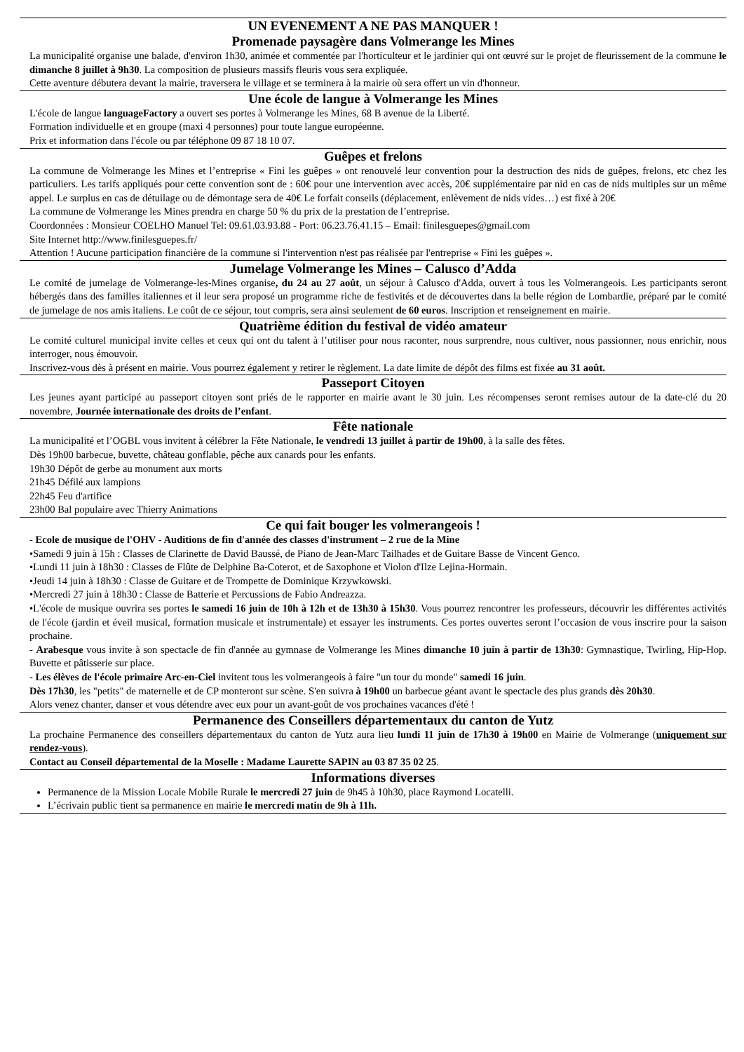UN EVENEMENT A NE PAS MANQUER !
Promenade paysagère dans Volmerange les Mines
La municipalité organise une balade, d'environ 1h30, animée et commentée par l'horticulteur et le jardinier qui ont œuvré sur le projet de fleurissement de la commune le dimanche 8 juillet à 9h30. La composition de plusieurs massifs fleuris vous sera expliquée.
Cette aventure débutera devant la mairie, traversera le village et se terminera à la mairie où sera offert un vin d'honneur.
Une école de langue à Volmerange les Mines
L'école de langue languageFactory a ouvert ses portes à Volmerange les Mines, 68 B avenue de la Liberté.
Formation individuelle et en groupe (maxi 4 personnes) pour toute langue européenne.
Prix et information dans l'école ou par téléphone 09 87 18 10 07.
Guêpes et frelons
La commune de Volmerange les Mines et l’entreprise « Fini les guêpes » ont renouvelé leur convention pour la destruction des nids de guêpes, frelons, etc chez les particuliers. Les tarifs appliqués pour cette convention sont de : 60€ pour une intervention avec accès, 20€ supplémentaire par nid en cas de nids multiples sur un même appel. Le surplus en cas de détuilage ou de démontage sera de 40€ Le forfait conseils (déplacement, enlèvement de nids vides…) est fixé à 20€
La commune de Volmerange les Mines prendra en charge 50 % du prix de la prestation de l’entreprise.
Coordonnées : Monsieur COELHO Manuel Tel: 09.61.03.93.88 - Port: 06.23.76.41.15 – Email: finilesguepes@gmail.com
Site Internet http://www.finilesguepes.fr/
Attention ! Aucune participation financière de la commune si l'intervention n'est pas réalisée par l'entreprise « Fini les guêpes ».
Jumelage Volmerange les Mines – Calusco d’Adda
Le comité de jumelage de Volmerange-les-Mines organise, du 24 au 27 août, un séjour à Calusco d'Adda, ouvert à tous les Volmerangeois. Les participants seront hébergés dans des familles italiennes et il leur sera proposé un programme riche de festivités et de découvertes dans la belle région de Lombardie, préparé par le comité de jumelage de nos amis italiens. Le coût de ce séjour, tout compris, sera ainsi seulement de 60 euros. Inscription et renseignement en mairie.
Quatrième édition du festival de vidéo amateur
Le comité culturel municipal invite celles et ceux qui ont du talent à l’utiliser pour nous raconter, nous surprendre, nous cultiver, nous passionner, nous enrichir, nous interroger, nous émouvoir.
Inscrivez-vous dès à présent en mairie. Vous pourrez également y retirer le règlement. La date limite de dépôt des films est fixée au 31 août.
Passeport Citoyen
Les jeunes ayant participé au passeport citoyen sont priés de le rapporter en mairie avant le 30 juin. Les récompenses seront remises autour de la date-clé du 20 novembre, Journée internationale des droits de l’enfant.
Fête nationale
La municipalité et l’OGBL vous invitent à célébrer la Fête Nationale, le vendredi 13 juillet à partir de 19h00, à la salle des fêtes.
Dès 19h00 barbecue, buvette, château gonflable, pêche aux canards pour les enfants.
19h30 Dépôt de gerbe au monument aux morts
21h45 Défilé aux lampions
22h45 Feu d'artifice
23h00 Bal populaire avec Thierry Animations
Ce qui fait bouger les volmerangeois !
- Ecole de musique de l'OHV - Auditions de fin d'année des classes d'instrument – 2 rue de la Mine
•Samedi 9 juin à 15h : Classes de Clarinette de David Baussé, de Piano de Jean-Marc Tailhades et de Guitare Basse de Vincent Genco.
•Lundi 11 juin à 18h30 : Classes de Flûte de Delphine Ba-Coterot, et de Saxophone et Violon d'Ilze Lejina-Hormain.
•Jeudi 14 juin à 18h30 : Classe de Guitare et de Trompette de Dominique Krzywkowski.
•Mercredi 27 juin à 18h30 : Classe de Batterie et Percussions de Fabio Andreazza.
•L'école de musique ouvrira ses portes le samedi 16 juin de 10h à 12h et de 13h30 à 15h30. Vous pourrez rencontrer les professeurs, découvrir les différentes activités de l'école (jardin et éveil musical, formation musicale et instrumentale) et essayer les instruments. Ces portes ouvertes seront l’occasion de vous inscrire pour la saison prochaine.
- Arabesque vous invite à son spectacle de fin d'année au gymnase de Volmerange les Mines dimanche 10 juin à partir de 13h30: Gymnastique, Twirling, Hip-Hop. Buvette et pâtisserie sur place.
- Les élèves de l'école primaire Arc-en-Ciel invitent tous les volmerangeois à faire "un tour du monde" samedi 16 juin.
Dès 17h30, les "petits" de maternelle et de CP monteront sur scène. S'en suivra à 19h00 un barbecue géant avant le spectacle des plus grands dès 20h30.
Alors venez chanter, danser et vous détendre avec eux pour un avant-goût de vos prochaines vacances d'été !
Permanence des Conseillers départementaux du canton de Yutz
La prochaine Permanence des conseillers départementaux du canton de Yutz aura lieu lundi 11 juin de 17h30 à 19h00 en Mairie de Volmerange (uniquement sur rendez-vous).
Contact au Conseil départemental de la Moselle : Madame Laurette SAPIN au 03 87 35 02 25.
Informations diverses
Permanence de la Mission Locale Mobile Rurale le mercredi 27 juin de 9h45 à 10h30, place Raymond Locatelli.
L’écrivain public tient sa permanence en mairie le mercredi matin de 9h à 11h.